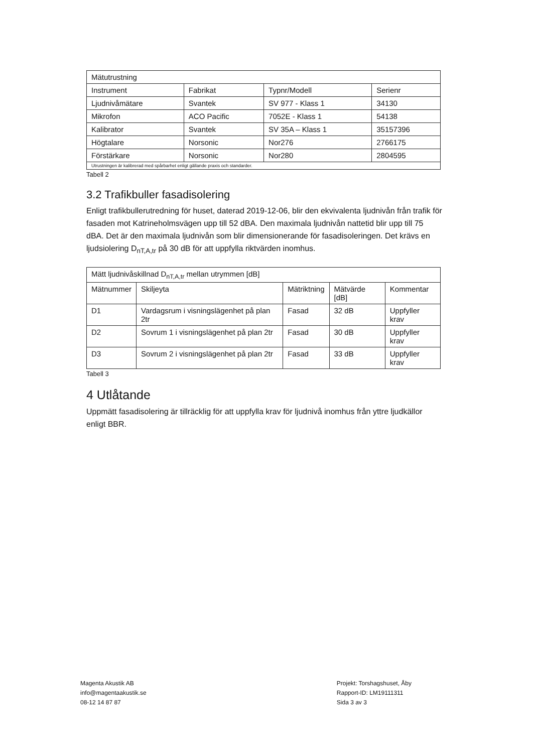| Mätutrustning | | | |
| --- | --- | --- | --- |
| Instrument | Fabrikat | Typnr/Modell | Serienr |
| Ljudnivåmätare | Svantek | SV 977 - Klass 1 | 34130 |
| Mikrofon | ACO Pacific | 7052E - Klass 1 | 54138 |
| Kalibrator | Svantek | SV 35A – Klass 1 | 35157396 |
| Högtalare | Norsonic | Nor276 | 2766175 |
| Förstärkare | Norsonic | Nor280 | 2804595 |
| Utrustningen är kalibrerad med spårbarhet enligt gällande praxis och standarder. | | | |
Tabell 2
3.2 Trafikbuller fasadisolering
Enligt trafikbullerutredning för huset, daterad 2019-12-06, blir den ekvivalenta ljudnivån från trafik för fasaden mot Katrineholmsvägen upp till 52 dBA. Den maximala ljudnivån nattetid blir upp till 75 dBA. Det är den maximala ljudnivån som blir dimensionerande för fasadisoleringen. Det krävs en ljudsiolering D<sub>nT,A,tr</sub> på 30 dB för att uppfylla riktvärden inomhus.
| Mätt ljudnivåskillnad D<sub>nT,A,tr</sub> mellan utrymmen [dB] | | | | |
| --- | --- | --- | --- | --- |
| Mätnummer | Skiljeyta | Mätriktning | Mätvärde [dB] | Kommentar |
| D1 | Vardagsrum i visningslägenhet på plan 2tr | Fasad | 32 dB | Uppfyller krav |
| D2 | Sovrum 1 i visningslägenhet på plan 2tr | Fasad | 30 dB | Uppfyller krav |
| D3 | Sovrum 2 i visningslägenhet på plan 2tr | Fasad | 33 dB | Uppfyller krav |
Tabell 3
4 Utlåtande
Uppmätt fasadisolering är tillräcklig för att uppfylla krav för ljudnivå inomhus från yttre ljudkällor enligt BBR.
Magenta Akustik AB
info@magentaakustik.se
08-12 14 87 87
Projekt: Torshagshuset, Åby
Rapport-ID: LM19111311
Sida 3 av 3